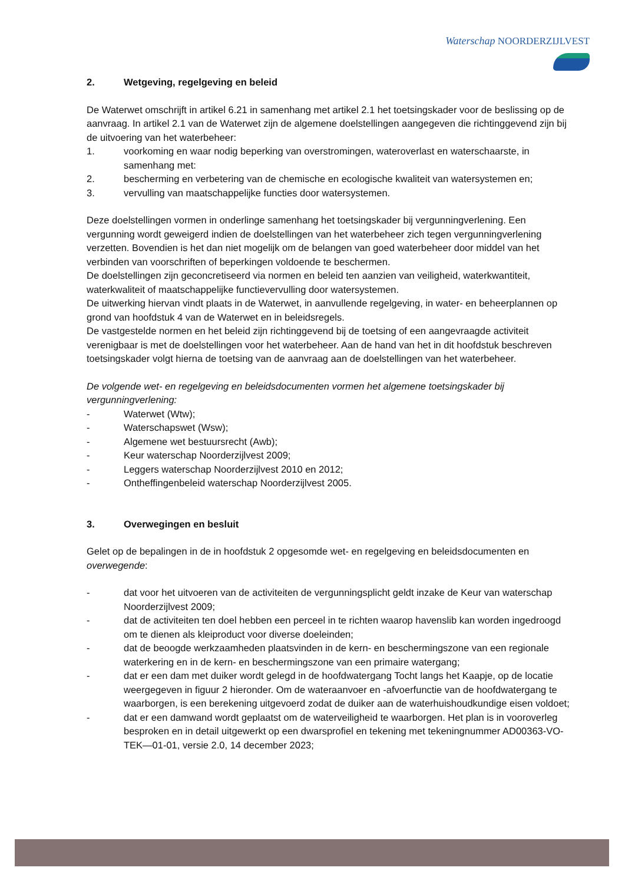Waterschap NOORDERZIJLVEST
2. Wetgeving, regelgeving en beleid
De Waterwet omschrijft in artikel 6.21 in samenhang met artikel 2.1 het toetsingskader voor de beslissing op de aanvraag. In artikel 2.1 van de Waterwet zijn de algemene doelstellingen aangegeven die richtinggevend zijn bij de uitvoering van het waterbeheer:
1. voorkoming en waar nodig beperking van overstromingen, wateroverlast en waterschaarste, in samenhang met:
2. bescherming en verbetering van de chemische en ecologische kwaliteit van watersystemen en;
3. vervulling van maatschappelijke functies door watersystemen.
Deze doelstellingen vormen in onderlinge samenhang het toetsingskader bij vergunningverlening. Een vergunning wordt geweigerd indien de doelstellingen van het waterbeheer zich tegen vergunningverlening verzetten. Bovendien is het dan niet mogelijk om de belangen van goed waterbeheer door middel van het verbinden van voorschriften of beperkingen voldoende te beschermen.
De doelstellingen zijn geconcretiseerd via normen en beleid ten aanzien van veiligheid, waterkwantiteit, waterkwaliteit of maatschappelijke functievervulling door watersystemen.
De uitwerking hiervan vindt plaats in de Waterwet, in aanvullende regelgeving, in water- en beheerplannen op grond van hoofdstuk 4 van de Waterwet en in beleidsregels.
De vastgestelde normen en het beleid zijn richtinggevend bij de toetsing of een aangevraagde activiteit verenigbaar is met de doelstellingen voor het waterbeheer. Aan de hand van het in dit hoofdstuk beschreven toetsingskader volgt hierna de toetsing van de aanvraag aan de doelstellingen van het waterbeheer.
De volgende wet- en regelgeving en beleidsdocumenten vormen het algemene toetsingskader bij vergunningverlening:
- Waterwet (Wtw);
- Waterschapswet (Wsw);
- Algemene wet bestuursrecht (Awb);
- Keur waterschap Noorderzijlvest 2009;
- Leggers waterschap Noorderzijlvest 2010 en 2012;
- Ontheffingenbeleid waterschap Noorderzijlvest 2005.
3. Overwegingen en besluit
Gelet op de bepalingen in de in hoofdstuk 2 opgesomde wet- en regelgeving en beleidsdocumenten en overwegende:
- dat voor het uitvoeren van de activiteiten de vergunningsplicht geldt inzake de Keur van waterschap Noorderzijlvest 2009;
- dat de activiteiten ten doel hebben een perceel in te richten waarop havenslib kan worden ingedroogd om te dienen als kleiproduct voor diverse doeleinden;
- dat de beoogde werkzaamheden plaatsvinden in de kern- en beschermingszone van een regionale waterkering en in de kern- en beschermingszone van een primaire watergang;
- dat er een dam met duiker wordt gelegd in de hoofdwatergang Tocht langs het Kaapje, op de locatie weergegeven in figuur 2 hieronder. Om de wateraanvoer en -afvoerfunctie van de hoofdwatergang te waarborgen, is een berekening uitgevoerd zodat de duiker aan de waterhuishoudkundige eisen voldoet;
- dat er een damwand wordt geplaatst om de waterveiligheid te waarborgen. Het plan is in vooroverleg besproken en in detail uitgewerkt op een dwarsprofiel en tekening met tekeningnummer AD00363-VO-TEK—01-01, versie 2.0, 14 december 2023;